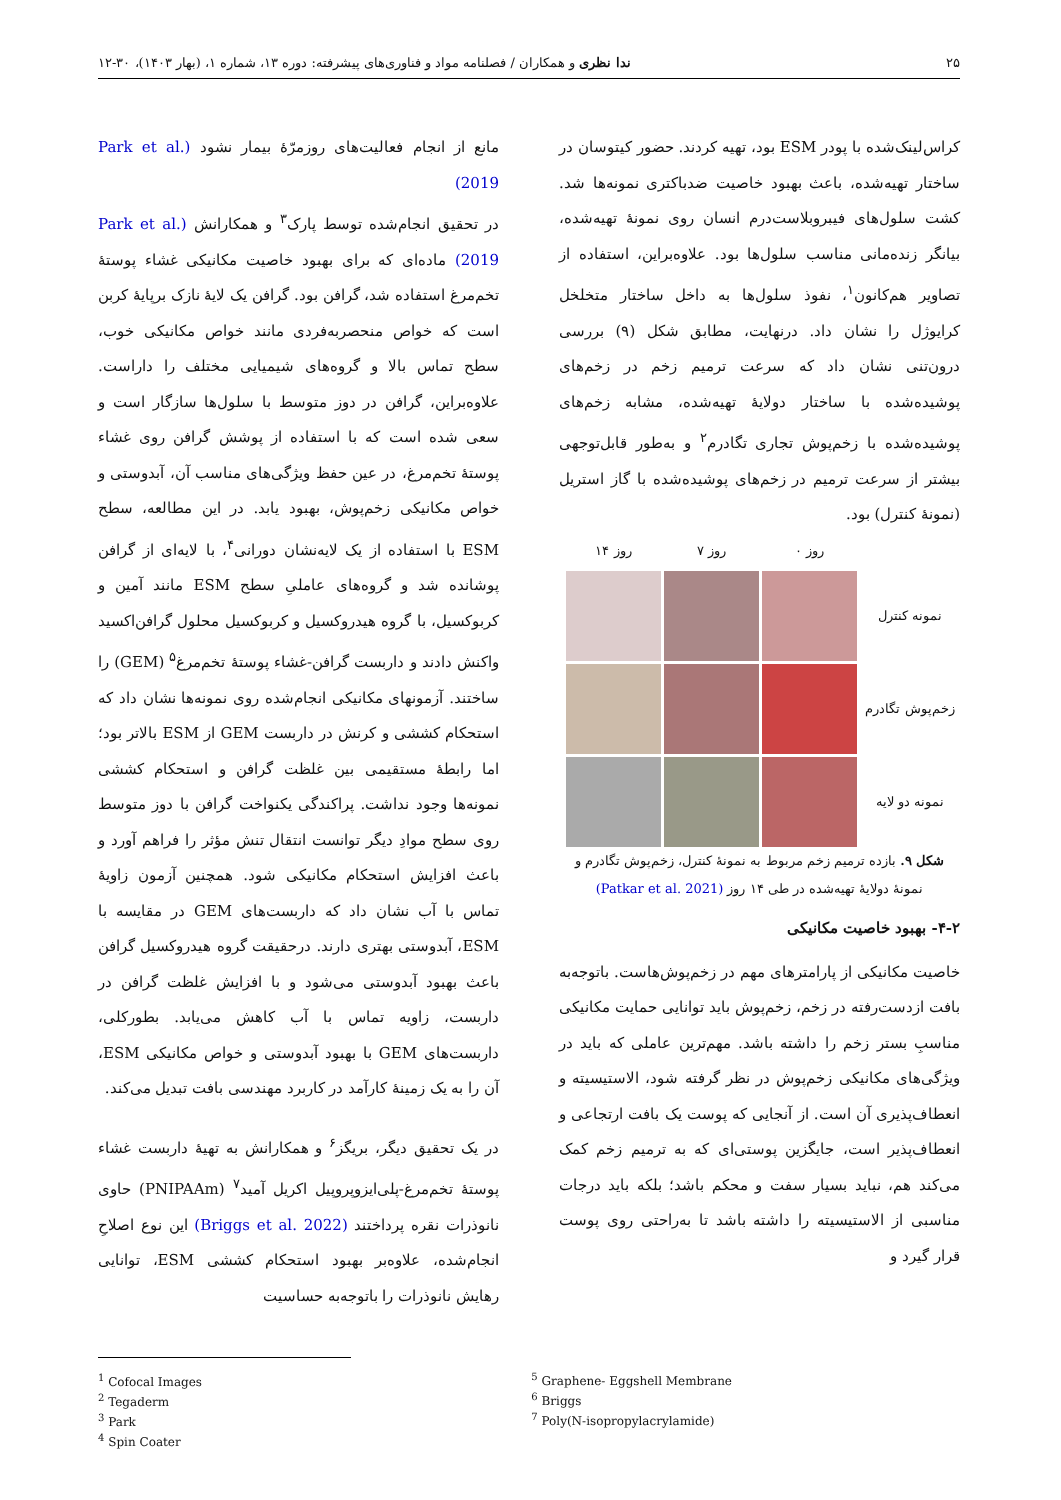۲۵ ندا نظری و همکاران / فصلنامه مواد و فناوری‌های پیشرفته: دوره ۱۳، شماره ۱، (بهار ۱۴۰۳)، ۳۰-۱۲
کراس‌لینک‌شده با پودر ESM بود، تهیه کردند. حضور کیتوسان در ساختار تهیه‌شده، باعث بهبود خاصیت ضدباکتری نمونه‌ها شد. کشت سلول‌های فیبروبلاست‌درم انسان روی نمونهٔ تهیه‌شده، بیانگر زنده‌مانی مناسب سلول‌ها بود. علاوه‌براین، استفاده از تصاویر هم‌کانون<sup>۱</sup>، نفوذ سلول‌ها به داخل ساختار متخلخل کرایوژل را نشان داد. درنهایت، مطابق شکل (۹) بررسی درون‌تنی نشان داد که سرعت ترمیم زخم در زخم‌های پوشیده‌شده با ساختار دولایهٔ تهیه‌شده، مشابه زخم‌های پوشیده‌شده با زخم‌پوش تجاری تگادرم<sup>۲</sup> و به‌طور قابل‌توجهی بیشتر از سرعت ترمیم در زخم‌های پوشیده‌شده با گاز استریل (نمونهٔ کنترل) بود.
روز ۰ روز ۷ روز ۱۴ نمونه کنترل
زخم‌پوش تگادرم
نمونه دو لایه
شکل ۹. بازده ترمیم زخم مربوط به نمونهٔ کنترل، زخم‌پوش تگادرم و نمونهٔ دولایهٔ تهیه‌شده در طی ۱۴ روز (Patkar et al. 2021)
۴-۲- بهبود خاصیت مکانیکی
خاصیت مکانیکی از پارامترهای مهم در زخم‌پوش‌هاست. باتوجه‌به بافت ازدست‌رفته در زخم، زخم‌پوش باید توانایی حمایت مکانیکی مناسبِ بستر زخم را داشته باشد. مهم‌ترین عاملی که باید در ویژگی‌های مکانیکی زخم‌پوش در نظر گرفته شود، الاستیسیته و انعطاف‌پذیری آن است. از آنجایی که پوست یک بافت ارتجاعی و انعطاف‌پذیر است، جایگزین پوستی‌ای که به ترمیم زخم کمک می‌کند هم، نباید بسیار سفت و محکم باشد؛ بلکه باید درجات مناسبی از الاستیسیته را داشته باشد تا به‌راحتی روی پوست قرار گیرد و
مانع از انجام فعالیت‌های روزمرّهٔ بیمار نشود (Park et al. 2019)
در تحقیق انجام‌شده توسط پارک<sup>۳</sup> و همکارانش (Park et al. 2019) ماده‌ای که برای بهبود خاصیت مکانیکی غشاء پوستهٔ تخم‌مرغ استفاده شد، گرافن بود. گرافن یک لایهٔ نازک برپایهٔ کربن است که خواص منحصربه‌فردی مانند خواص مکانیکی خوب، سطح تماس بالا و گروه‌های شیمیایی مختلف را داراست. علاوه‌براین، گرافن در دوز متوسط با سلول‌ها سازگار است و سعی شده است که با استفاده از پوشش گرافن روی غشاء پوستهٔ تخم‌مرغ، در عین حفظ ویژگی‌های مناسب آن، آبدوستی و خواص مکانیکی زخم‌پوش، بهبود یابد. در این مطالعه، سطح ESM با استفاده از یک لایه‌نشان دورانی<sup>۴</sup>، با لایه‌ای از گرافن پوشانده شد و گروه‌های عاملیِ سطح ESM مانند آمین و کربوکسیل، با گروه هیدروکسیل و کربوکسیل محلول گرافن‌اکسید واکنش دادند و داربست گرافن-غشاء پوستهٔ تخم‌مرغ<sup>۵</sup> (GEM) را ساختند. آزمونهای مکانیکی انجام‌شده روی نمونه‌ها نشان داد که استحکام کششی و کرنش در داربست GEM از ESM بالاتر بود؛ اما رابطهٔ مستقیمی بین غلظت گرافن و استحکام کششی نمونه‌ها وجود نداشت. پراکندگی یکنواخت گرافن با دوز متوسط روی سطح موادِ دیگر توانست انتقال تنش مؤثر را فراهم آورد و باعث افزایش استحکام مکانیکی شود. همچنین آزمون زاویهٔ تماس با آب نشان داد که داربست‌های GEM در مقایسه با ESM، آبدوستی بهتری دارند. درحقیقت گروه هیدروکسیل گرافن باعث بهبود آبدوستی می‌شود و با افزایش غلظت گرافن در داربست، زاویه تماس با آب کاهش می‌یابد. بطورکلی، داربست‌های GEM با بهبود آبدوستی و خواص مکانیکی ESM، آن را به یک زمینهٔ کارآمد در کاربرد مهندسی بافت تبدیل می‌کند.
در یک تحقیق دیگر، بریگز<sup>۶</sup> و همکارانش به تهیهٔ داربست غشاء پوستهٔ تخم‌مرغ-پلی‌ایزوپروپیل اکریل آمید<sup>۷</sup> (PNIPAAm) حاوی نانوذرات نقره پرداختند (Briggs et al. 2022) این نوع اصلاحِ انجام‌شده، علاوه‌بر بهبود استحکام کششی ESM، توانایی رهایش نانوذرات را باتوجه‌به حساسیت
<sup>1</sup> Cofocal Images
<sup>2</sup> Tegaderm
<sup>3</sup> Park
<sup>4</sup> Spin Coater
<sup>5</sup> Graphene- Eggshell Membrane
<sup>6</sup> Briggs
<sup>7</sup> Poly(N-isopropylacrylamide)